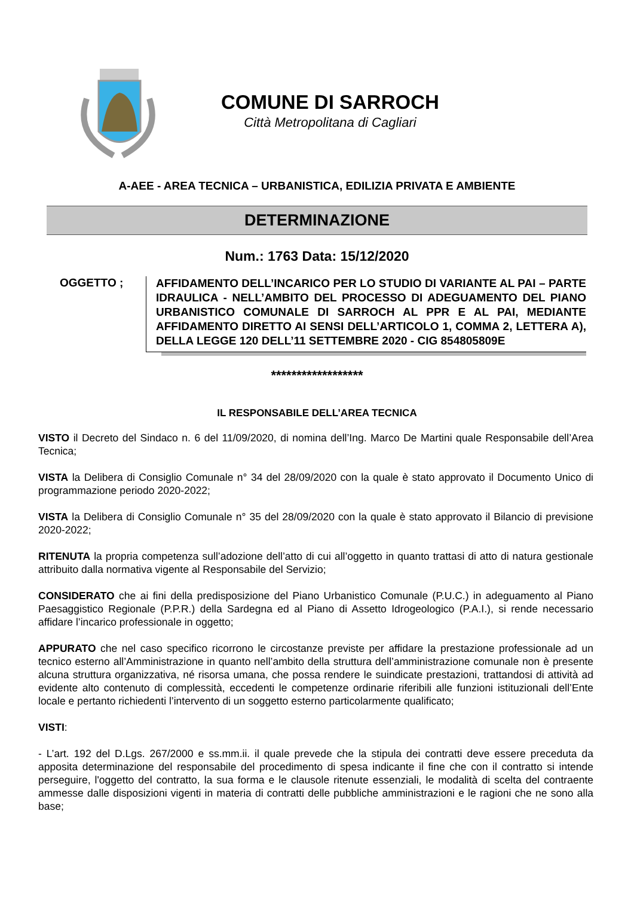COMUNE DI SARROCH
Città Metropolitana di Cagliari
A-AEE - AREA TECNICA – URBANISTICA, EDILIZIA PRIVATA E AMBIENTE
DETERMINAZIONE
Num.: 1763 Data: 15/12/2020
OGGETTO ;
AFFIDAMENTO DELL’INCARICO PER LO STUDIO DI VARIANTE AL PAI – PARTE IDRAULICA - NELL’AMBITO DEL PROCESSO DI ADEGUAMENTO DEL PIANO URBANISTICO COMUNALE DI SARROCH AL PPR E AL PAI, MEDIANTE AFFIDAMENTO DIRETTO AI SENSI DELL’ARTICOLO 1, COMMA 2, LETTERA A), DELLA LEGGE 120 DELL’11 SETTEMBRE 2020 - CIG 854805809E
******************
IL RESPONSABILE DELL’AREA TECNICA
VISTO il Decreto del Sindaco n. 6 del 11/09/2020, di nomina dell’Ing. Marco De Martini quale Responsabile dell’Area Tecnica;
VISTA la Delibera di Consiglio Comunale n° 34 del 28/09/2020 con la quale è stato approvato il Documento Unico di programmazione periodo 2020-2022;
VISTA la Delibera di Consiglio Comunale n° 35 del 28/09/2020 con la quale è stato approvato il Bilancio di previsione 2020-2022;
RITENUTA la propria competenza sull’adozione dell’atto di cui all’oggetto in quanto trattasi di atto di natura gestionale attribuito dalla normativa vigente al Responsabile del Servizio;
CONSIDERATO che ai fini della predisposizione del Piano Urbanistico Comunale (P.U.C.) in adeguamento al Piano Paesaggistico Regionale (P.P.R.) della Sardegna ed al Piano di Assetto Idrogeologico (P.A.I.), si rende necessario affidare l’incarico professionale in oggetto;
APPURATO che nel caso specifico ricorrono le circostanze previste per affidare la prestazione professionale ad un tecnico esterno all’Amministrazione in quanto nell’ambito della struttura dell’amministrazione comunale non è presente alcuna struttura organizzativa, né risorsa umana, che possa rendere le suindicate prestazioni, trattandosi di attività ad evidente alto contenuto di complessità, eccedenti le competenze ordinarie riferibili alle funzioni istituzionali dell’Ente locale e pertanto richiedenti l’intervento di un soggetto esterno particolarmente qualificato;
VISTI:
- L’art. 192 del D.Lgs. 267/2000 e ss.mm.ii. il quale prevede che la stipula dei contratti deve essere preceduta da apposita determinazione del responsabile del procedimento di spesa indicante il fine che con il contratto si intende perseguire, l'oggetto del contratto, la sua forma e le clausole ritenute essenziali, le modalità di scelta del contraente ammesse dalle disposizioni vigenti in materia di contratti delle pubbliche amministrazioni e le ragioni che ne sono alla base;